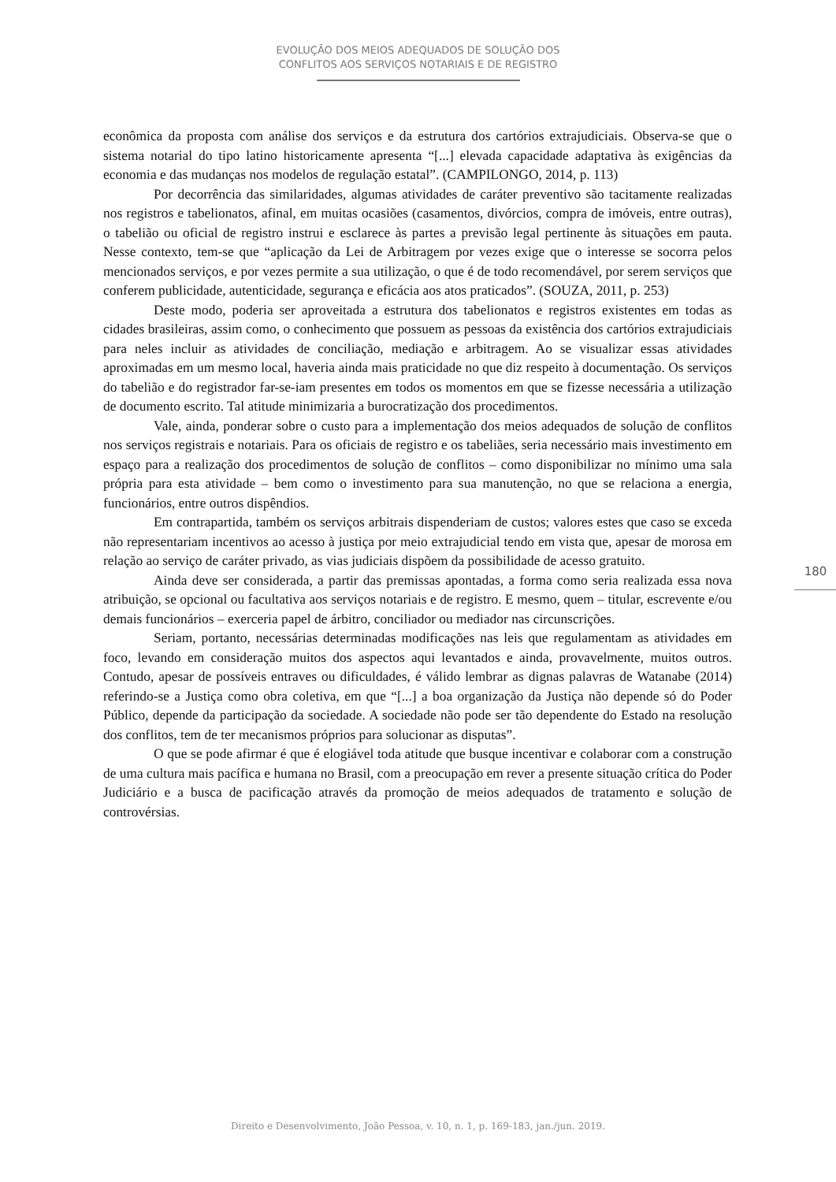EVOLUÇÃO DOS MEIOS ADEQUADOS DE SOLUÇÃO DOS
CONFLITOS AOS SERVIÇOS NOTARIAIS E DE REGISTRO
econômica da proposta com análise dos serviços e da estrutura dos cartórios extrajudiciais. Observa-se que o sistema notarial do tipo latino historicamente apresenta “[...] elevada capacidade adaptativa às exigências da economia e das mudanças nos modelos de regulação estatal”. (CAMPILONGO, 2014, p. 113)
Por decorrência das similaridades, algumas atividades de caráter preventivo são tacitamente realizadas nos registros e tabelionatos, afinal, em muitas ocasiões (casamentos, divórcios, compra de imóveis, entre outras), o tabelião ou oficial de registro instrui e esclarece às partes a previsão legal pertinente às situações em pauta. Nesse contexto, tem-se que “aplicação da Lei de Arbitragem por vezes exige que o interesse se socorra pelos mencionados serviços, e por vezes permite a sua utilização, o que é de todo recomendável, por serem serviços que conferem publicidade, autenticidade, segurança e eficácia aos atos praticados”. (SOUZA, 2011, p. 253)
Deste modo, poderia ser aproveitada a estrutura dos tabelionatos e registros existentes em todas as cidades brasileiras, assim como, o conhecimento que possuem as pessoas da existência dos cartórios extrajudiciais para neles incluir as atividades de conciliação, mediação e arbitragem. Ao se visualizar essas atividades aproximadas em um mesmo local, haveria ainda mais praticidade no que diz respeito à documentação. Os serviços do tabelião e do registrador far-se-iam presentes em todos os momentos em que se fizesse necessária a utilização de documento escrito. Tal atitude minimizaria a burocratização dos procedimentos.
Vale, ainda, ponderar sobre o custo para a implementação dos meios adequados de solução de conflitos nos serviços registrais e notariais. Para os oficiais de registro e os tabeliães, seria necessário mais investimento em espaço para a realização dos procedimentos de solução de conflitos – como disponibilizar no mínimo uma sala própria para esta atividade – bem como o investimento para sua manutenção, no que se relaciona a energia, funcionários, entre outros dispêndios.
Em contrapartida, também os serviços arbitrais dispenderiam de custos; valores estes que caso se exceda não representariam incentivos ao acesso à justiça por meio extrajudicial tendo em vista que, apesar de morosa em relação ao serviço de caráter privado, as vias judiciais dispõem da possibilidade de acesso gratuito.
Ainda deve ser considerada, a partir das premissas apontadas, a forma como seria realizada essa nova atribuição, se opcional ou facultativa aos serviços notariais e de registro. E mesmo, quem – titular, escrevente e/ou demais funcionários – exerceria papel de árbitro, conciliador ou mediador nas circunscrições.
Seriam, portanto, necessárias determinadas modificações nas leis que regulamentam as atividades em foco, levando em consideração muitos dos aspectos aqui levantados e ainda, provavelmente, muitos outros. Contudo, apesar de possíveis entraves ou dificuldades, é válido lembrar as dignas palavras de Watanabe (2014) referindo-se a Justiça como obra coletiva, em que “[...] a boa organização da Justiça não depende só do Poder Público, depende da participação da sociedade. A sociedade não pode ser tão dependente do Estado na resolução dos conflitos, tem de ter mecanismos próprios para solucionar as disputas”.
O que se pode afirmar é que é elogiável toda atitude que busque incentivar e colaborar com a construção de uma cultura mais pacífica e humana no Brasil, com a preocupação em rever a presente situação crítica do Poder Judiciário e a busca de pacificação através da promoção de meios adequados de tratamento e solução de controvérsias.
180
Direito e Desenvolvimento, João Pessoa, v. 10, n. 1, p. 169-183, jan./jun. 2019.